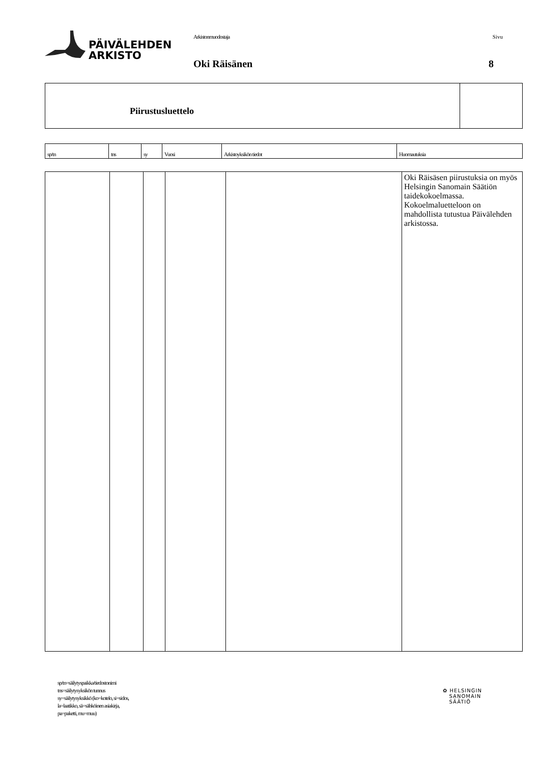PÄIVÄLEHDEN
ARKISTO
Arkistonmuodostaja Sivu
Oki Räisänen 8
| Piirustusluettelo | |
| sp/tn | tns | sy | Vuosi | Arkistoyksikön tiedot | Huomautuksia |
| --- | --- | --- | --- | --- | --- |
| | | | | | Oki Räisäsen piirustuksia on myös Helsingin Sanomain Säätiön taidekokoelmassa. Kokoelmaluetteloon on mahdollista tutustua Päivälehden arkistossa. |
sp/tn=säilytyspaikka/tiedostonimi
tns=säilytysyksikön tunnus
sy=säilytysyksikkö (ko=kotelo, si=sidos,
la=laatikko, sä=sähköinen asiakirja,
pa=paketti, mu=muu)
✿ HELSINGIN
SANOMAIN
SÄÄTIÖ